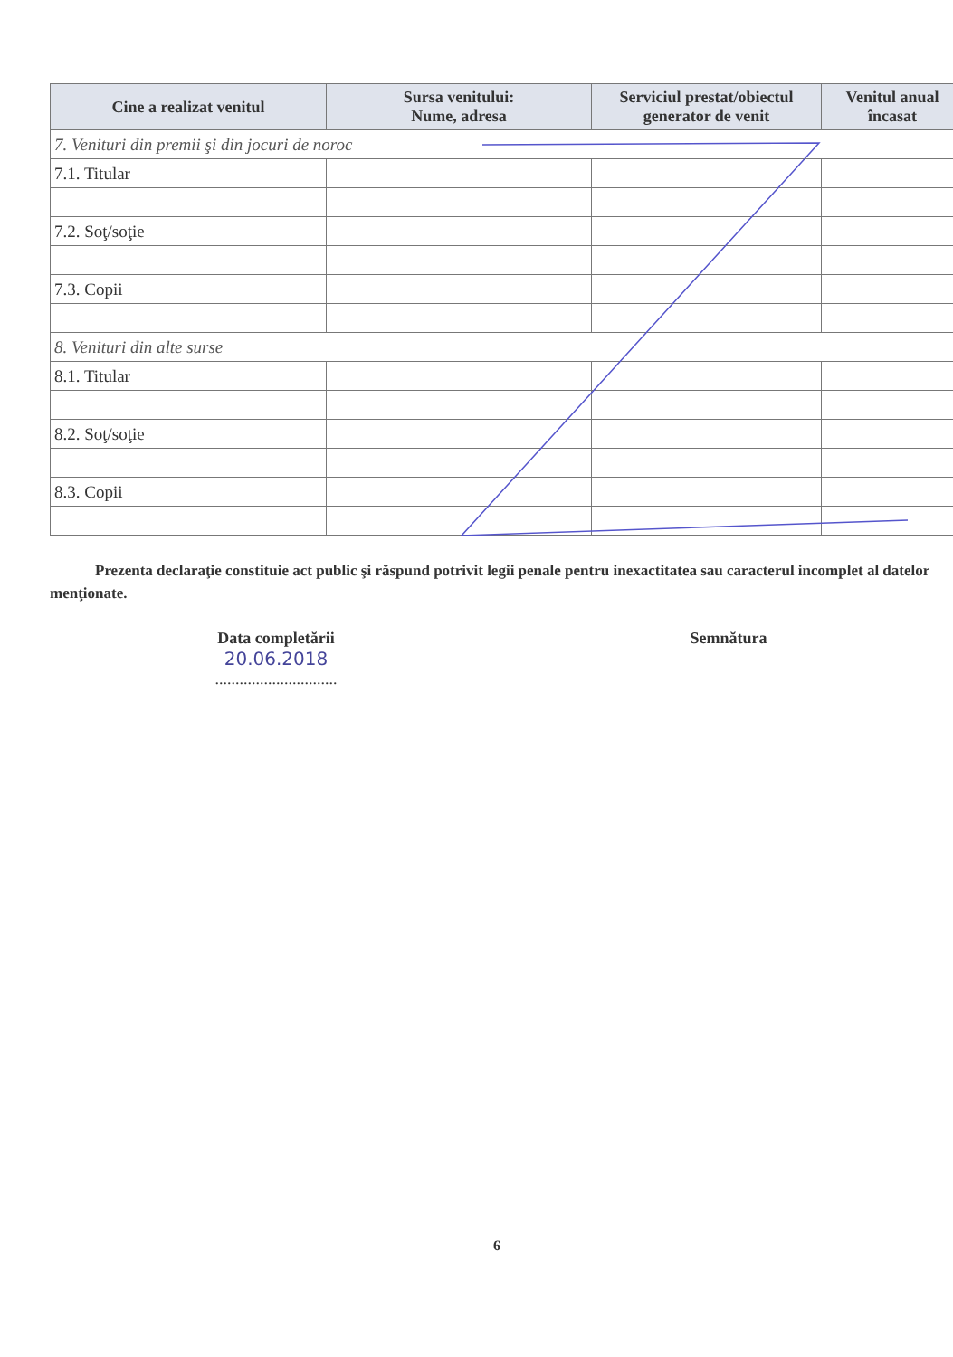| Cine a realizat venitul | Sursa venitului: Nume, adresa | Serviciul prestat/obiectul generator de venit | Venitul anual încasat |
| --- | --- | --- | --- |
| 7. Venituri din premii şi din jocuri de noroc | | | |
| 7.1. Titular | | | |
| 7.2. Soţ/soţie | | | |
| 7.3. Copii | | | |
| 8. Venituri din alte surse | | | |
| 8.1. Titular | | | |
| 8.2. Soţ/soţie | | | |
| 8.3. Copii | | | |
Prezenta declaraţie constituie act public şi răspund potrivit legii penale pentru inexactitatea sau caracterul incomplet al datelor menţionate.
Data completării
20.06.2018
..............................
Semnătura
6